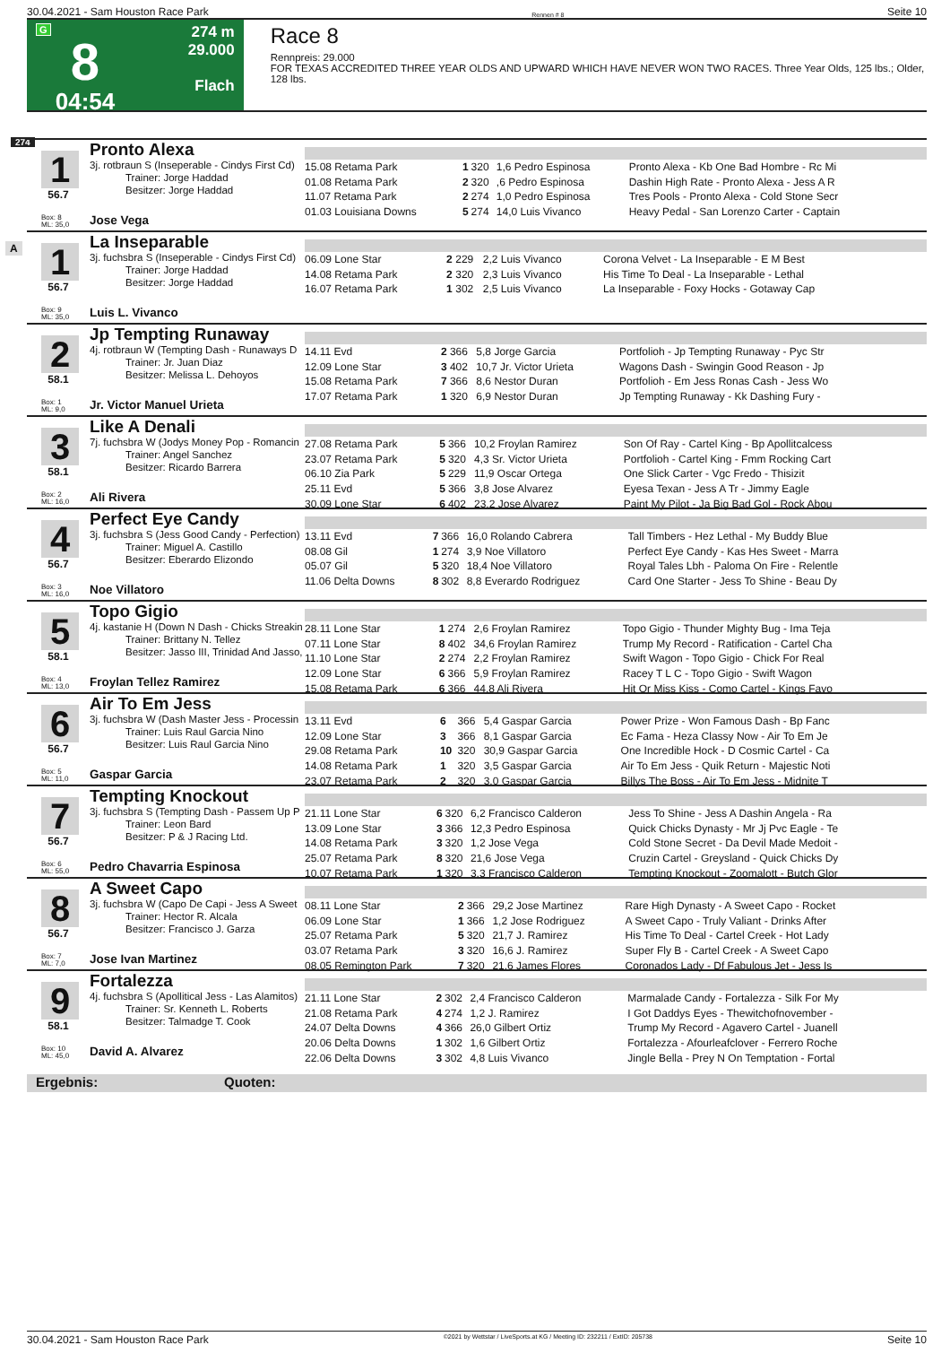30.04.2021 - Sam Houston Race Park Rennen # 8 Seite 10
G
8
04:54
274 m
29.000
Flach
Race 8
Rennpreis: 29.000
FOR TEXAS ACCREDITED THREE YEAR OLDS AND UPWARD WHICH HAVE NEVER WON TWO RACES. Three Year Olds, 125 lbs.; Older, 128 lbs.
274
1
56.7
Box: 8
ML: 35,0
Pronto Alexa
3j. rotbraun S (Inseperable - Cindys First Cd)
Trainer: Jorge Haddad
Besitzer: Jorge Haddad
Jose Vega
| 15.08 Retama Park | 1 | 320 | 1,6 Pedro Espinosa | Pronto Alexa - Kb One Bad Hombre - Rc Mi |
| 01.08 Retama Park | 2 | 320 | ,6 Pedro Espinosa | Dashin High Rate - Pronto Alexa - Jess A R |
| 11.07 Retama Park | 2 | 274 | 1,0 Pedro Espinosa | Tres Pools - Pronto Alexa - Cold Stone Secr |
| 01.03 Louisiana Downs | 5 | 274 | 14,0 Luis Vivanco | Heavy Pedal - San Lorenzo Carter - Captain |
A
1
56.7
Box: 9
ML: 35,0
La Inseparable
3j. fuchsbra S (Inseperable - Cindys First Cd)
Trainer: Jorge Haddad
Besitzer: Jorge Haddad
Luis L. Vivanco
| 06.09 Lone Star | 2 | 229 | 2,2 Luis Vivanco | Corona Velvet - La Inseparable - E M Best |
| 14.08 Retama Park | 2 | 320 | 2,3 Luis Vivanco | His Time To Deal - La Inseparable - Lethal |
| 16.07 Retama Park | 1 | 302 | 2,5 Luis Vivanco | La Inseparable - Foxy Hocks - Gotaway Cap |
2
58.1
Box: 1
ML: 9,0
Jp Tempting Runaway
4j. rotbraun W (Tempting Dash - Runaways D
Trainer: Jr. Juan Diaz
Besitzer: Melissa L. Dehoyos
Jr. Victor Manuel Urieta
| 14.11 Evd | 2 | 366 | 5,8 Jorge Garcia | Portfolioh - Jp Tempting Runaway - Pyc Str |
| 12.09 Lone Star | 3 | 402 | 10,7 Jr. Victor Urieta | Wagons Dash - Swingin Good Reason - Jp |
| 15.08 Retama Park | 7 | 366 | 8,6 Nestor Duran | Portfolioh - Em Jess Ronas Cash - Jess Wo |
| 17.07 Retama Park | 1 | 320 | 6,9 Nestor Duran | Jp Tempting Runaway - Kk Dashing Fury - |
3
58.1
Box: 2
ML: 16,0
Like A Denali
7j. fuchsbra W (Jodys Money Pop - Romancin
Trainer: Angel Sanchez
Besitzer: Ricardo Barrera
Ali Rivera
| 27.08 Retama Park | 5 | 366 | 10,2 Froylan Ramirez | Son Of Ray - Cartel King - Bp Apollitcalcess |
| 23.07 Retama Park | 5 | 320 | 4,3 Sr. Victor Urieta | Portfolioh - Cartel King - Fmm Rocking Cart |
| 06.10 Zia Park | 5 | 229 | 11,9 Oscar Ortega | One Slick Carter - Vgc Fredo - Thisizit |
| 25.11 Evd | 5 | 366 | 3,8 Jose Alvarez | Eyesa Texan - Jess A Tr - Jimmy Eagle |
| 30.09 Lone Star | 6 | 402 | 23,2 Jose Alvarez | Paint My Pilot - Ja Big Bad Gol - Rock Abou |
4
56.7
Box: 3
ML: 16,0
Perfect Eye Candy
3j. fuchsbra S (Jess Good Candy - Perfection)
Trainer: Miguel A. Castillo
Besitzer: Eberardo Elizondo
Noe Villatoro
| 13.11 Evd | 7 | 366 | 16,0 Rolando Cabrera | Tall Timbers - Hez Lethal - My Buddy Blue |
| 08.08 Gil | 1 | 274 | 3,9 Noe Villatoro | Perfect Eye Candy - Kas Hes Sweet - Marra |
| 05.07 Gil | 5 | 320 | 18,4 Noe Villatoro | Royal Tales Lbh - Paloma On Fire - Relentle |
| 11.06 Delta Downs | 8 | 302 | 8,8 Everardo Rodriguez | Card One Starter - Jess To Shine - Beau Dy |
5
58.1
Box: 4
ML: 13,0
Topo Gigio
4j. kastanie H (Down N Dash - Chicks Streakin
Trainer: Brittany N. Tellez
Besitzer: Jasso III, Trinidad And Jasso,
Froylan Tellez Ramirez
| 28.11 Lone Star | 1 | 274 | 2,6 Froylan Ramirez | Topo Gigio - Thunder Mighty Bug - Ima Teja |
| 07.11 Lone Star | 8 | 402 | 34,6 Froylan Ramirez | Trump My Record - Ratification - Cartel Cha |
| 11.10 Lone Star | 2 | 274 | 2,2 Froylan Ramirez | Swift Wagon - Topo Gigio - Chick For Real |
| 12.09 Lone Star | 6 | 366 | 5,9 Froylan Ramirez | Racey T L C - Topo Gigio - Swift Wagon |
| 15.08 Retama Park | 6 | 366 | 44,8 Ali Rivera | Hit Or Miss Kiss - Como Cartel - Kings Favo |
6
56.7
Box: 5
ML: 11,0
Air To Em Jess
3j. fuchsbra W (Dash Master Jess - Processin
Trainer: Luis Raul Garcia Nino
Besitzer: Luis Raul Garcia Nino
Gaspar Garcia
| 13.11 Evd | 6 | 366 | 5,4 Gaspar Garcia | Power Prize - Won Famous Dash - Bp Fanc |
| 12.09 Lone Star | 3 | 366 | 8,1 Gaspar Garcia | Ec Fama - Heza Classy Now - Air To Em Je |
| 29.08 Retama Park | 10 | 320 | 30,9 Gaspar Garcia | One Incredible Hock - D Cosmic Cartel - Ca |
| 14.08 Retama Park | 1 | 320 | 3,5 Gaspar Garcia | Air To Em Jess - Quik Return - Majestic Noti |
| 23.07 Retama Park | 2 | 320 | 3,0 Gaspar Garcia | Billys The Boss - Air To Em Jess - Midnite T |
7
56.7
Box: 6
ML: 55,0
Tempting Knockout
3j. fuchsbra S (Tempting Dash - Passem Up P
Trainer: Leon Bard
Besitzer: P & J Racing Ltd.
Pedro Chavarria Espinosa
| 21.11 Lone Star | 6 | 320 | 6,2 Francisco Calderon | Jess To Shine - Jess A Dashin Angela - Ra |
| 13.09 Lone Star | 3 | 366 | 12,3 Pedro Espinosa | Quick Chicks Dynasty - Mr Jj Pvc Eagle - Te |
| 14.08 Retama Park | 3 | 320 | 1,2 Jose Vega | Cold Stone Secret - Da Devil Made Medoit - |
| 25.07 Retama Park | 8 | 320 | 21,6 Jose Vega | Cruzin Cartel - Greysland - Quick Chicks Dy |
| 10.07 Retama Park | 1 | 320 | 3,3 Francisco Calderon | Tempting Knockout - Zoomalott - Butch Glor |
8
56.7
Box: 7
ML: 7,0
A Sweet Capo
3j. fuchsbra W (Capo De Capi - Jess A Sweet
Trainer: Hector R. Alcala
Besitzer: Francisco J. Garza
Jose Ivan Martinez
| 08.11 Lone Star | 2 | 366 | 29,2 Jose Martinez | Rare High Dynasty - A Sweet Capo - Rocket |
| 06.09 Lone Star | 1 | 366 | 1,2 Jose Rodriguez | A Sweet Capo - Truly Valiant - Drinks After |
| 25.07 Retama Park | 5 | 320 | 21,7 J. Ramirez | His Time To Deal - Cartel Creek - Hot Lady |
| 03.07 Retama Park | 3 | 320 | 16,6 J. Ramirez | Super Fly B - Cartel Creek - A Sweet Capo |
| 08.05 Remington Park | 7 | 320 | 21,6 James Flores | Coronados Lady - Df Fabulous Jet - Jess Is |
9
58.1
Box: 10
ML: 45,0
Fortalezza
4j. fuchsbra S (Apollitical Jess - Las Alamitos)
Trainer: Sr. Kenneth L. Roberts
Besitzer: Talmadge T. Cook
David A. Alvarez
| 21.11 Lone Star | 2 | 302 | 2,4 Francisco Calderon | Marmalade Candy - Fortalezza - Silk For My |
| 21.08 Retama Park | 4 | 274 | 1,2 J. Ramirez | I Got Daddys Eyes - Thewitchofnovember - |
| 24.07 Delta Downs | 4 | 366 | 26,0 Gilbert Ortiz | Trump My Record - Agavero Cartel - Juanell |
| 20.06 Delta Downs | 1 | 302 | 1,6 Gilbert Ortiz | Fortalezza - Afourleafclover - Ferrero Roche |
| 22.06 Delta Downs | 3 | 302 | 4,8 Luis Vivanco | Jingle Bella - Prey N On Temptation - Fortal |
Ergebnis: Quoten:
30.04.2021 - Sam Houston Race Park ©2021 by Wettstar / LiveSports.at KG / Meeting ID: 232211 / ExtID: 205738 Seite 10